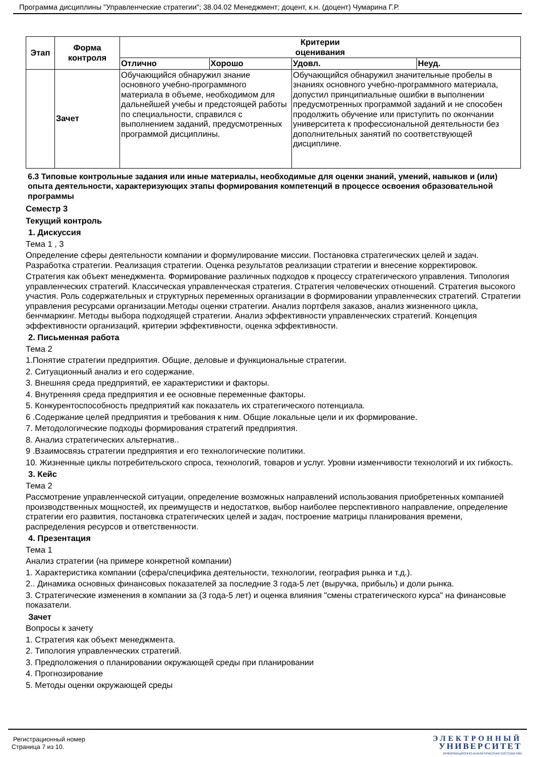Программа дисциплины "Управленческие стратегии"; 38.04.02 Менеджмент; доцент, к.н. (доцент) Чумарина Г.Р.
| Этап | Форма контроля | Критерии оценивания | | | |
| --- | --- | --- | --- | --- | --- |
| | | Отлично | Хорошо | Удовл. | Неуд. |
| | Зачет | Обучающийся обнаружил знание основного учебно-программного материала в объеме, необходимом для дальнейшей учебы и предстоящей работы по специальности, справился с выполнением заданий, предусмотренных программой дисциплины. | | Обучающийся обнаружил значительные пробелы в знаниях основного учебно-программного материала, допустил принципиальные ошибки в выполнении предусмотренных программой заданий и не способен продолжить обучение или приступить по окончании университета к профессиональной деятельности без дополнительных занятий по соответствующей дисциплине. | |
6.3 Типовые контрольные задания или иные материалы, необходимые для оценки знаний, умений, навыков и (или) опыта деятельности, характеризующих этапы формирования компетенций в процессе освоения образовательной программы
Семестр 3
Текущий контроль
1. Дискуссия
Тема 1 , 3
Определение сферы деятельности компании и формулирование миссии. Постановка стратегических целей и задач. Разработка стратегии. Реализация стратегии. Оценка результатов реализации стратегии и внесение корректировок.
Стратегия как объект менеджмента. Формирование различных подходов к процессу стратегического управления. Типология управленческих стратегий. Классическая управленческая стратегия. Стратегия человеческих отношений. Стратегия высокого участия. Роль содержательных и структурных переменных организации в формировании управленческих стратегий. Стратегии управления ресурсами организации.Методы оценки стратегии. Анализ портфеля заказов, анализ жизненного цикла, бенчмаркинг. Методы выбора подходящей стратегии. Анализ эффективности управленческих стратегий. Концепция эффективности организаций, критерии эффективности, оценка эффективности.
2. Письменная работа
Тема 2
1.Понятие стратегии предприятия. Общие, деловые и функциональные стратегии.
2. Ситуационный анализ и его содержание.
3. Внешняя среда предприятий, ее характеристики и факторы.
4. Внутренняя среда предприятия и ее основные переменные факторы.
5. Конкурентоспособность предприятий как показатель их стратегического потенциала.
6 .Содержание целей предприятия и требования к ним. Общие локальные цели и их формирование.
7. Методологические подходы формирования стратегий предприятия.
8. Анализ стратегических альтернатив..
9 .Взаимосвязь стратегии предприятия и его технологические политики.
10. Жизненные циклы потребительского спроса, технологий, товаров и услуг. Уровни изменчивости технологий и их гибкость.
3. Кейс
Тема 2
Рассмотрение управленческой ситуации, определение возможных направлений использования приобретенных компанией производственных мощностей, их преимуществ и недостатков, выбор наиболее перспективного направление, определение стратегии его развития, постановка стратегических целей и задач, построение матрицы планирования времени, распределения ресурсов и ответственности.
4. Презентация
Тема 1
Анализ стратегии (на примере конкретной компании)
1. Характеристика компании (сфера/специфика деятельности, технологии, география рынка и т.д.).
2.. Динамика основных финансовых показателей за последние 3 года-5 лет (выручка, прибыль) и доли рынка.
3. Стратегические изменения в компании за (3 года-5 лет) и оценка влияния "смены стратегического курса" на финансовые показатели.
Зачет
Вопросы к зачету
1. Стратегия как объект менеджмента.
2. Типология управленческих стратегий.
3. Предположения о планировании окружающей среды при планировании
4. Прогнозирование
5. Методы оценки окружающей среды
Регистрационный номер
Страница 7 из 10.
ЭЛЕКТРОННЫЙ
УНИВЕРСИТЕТ
ИНФОРМАЦИОННО-АНАЛИТИЧЕСКАЯ СИСТЕМА КФУ